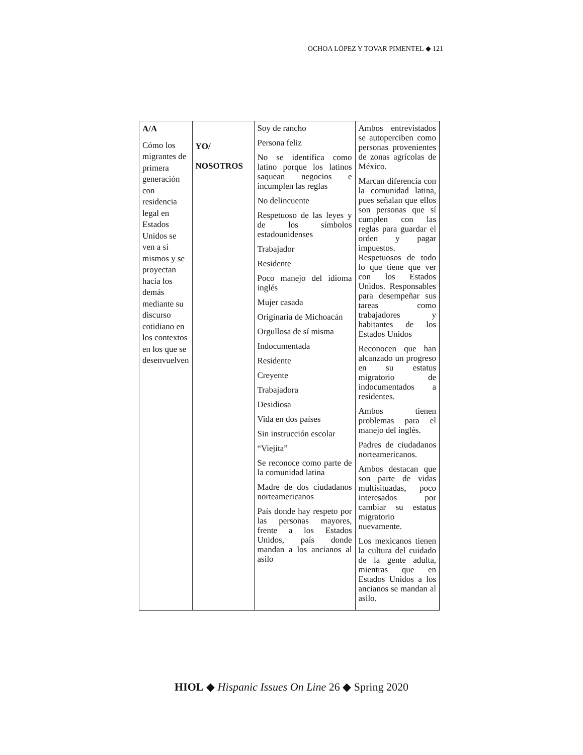OCHOA LÓPEZ Y TOVAR PIMENTEL ◆ 121
| A/A Cómo los migrantes de primera generación con residencia legal en Estados Unidos se ven a sí mismos y se proyectan hacia los demás mediante su discurso cotidiano en los contextos en los que se desenvuelven | YO/ NOSOTROS | Soy de rancho Persona feliz No se identifica como latino porque los latinos saquean negocios e incumplen las reglas No delincuente Respetuoso de las leyes y de los símbolos estadounidenses Trabajador Residente Poco manejo del idioma inglés Mujer casada Originaria de Michoacán Orgullosa de sí misma Indocumentada Residente Creyente Trabajadora Desidiosa Vida en dos países Sin instrucción escolar “Viejita” Se reconoce como parte de la comunidad latina Madre de dos ciudadanos norteamericanos País donde hay respeto por las personas mayores, frente a los Estados Unidos, país donde mandan a los ancianos al asilo | Ambos entrevistados se autoperciben como personas provenientes de zonas agrícolas de México. Marcan diferencia con la comunidad latina, pues señalan que ellos son personas que sí cumplen con las reglas para guardar el orden y pagar impuestos. Respetuosos de todo lo que tiene que ver con los Estados Unidos. Responsables para desempeñar sus tareas como trabajadores y habitantes de los Estados Unidos Reconocen que han alcanzado un progreso en su estatus migratorio de indocumentados a residentes. Ambos tienen problemas para el manejo del inglés. Padres de ciudadanos norteamericanos. Ambos destacan que son parte de vidas multisituadas, poco interesados por cambiar su estatus migratorio nuevamente. Los mexicanos tienen la cultura del cuidado de la gente adulta, mientras que en Estados Unidos a los ancianos se mandan al asilo. |
HIOL ◆ Hispanic Issues On Line 26 ◆ Spring 2020